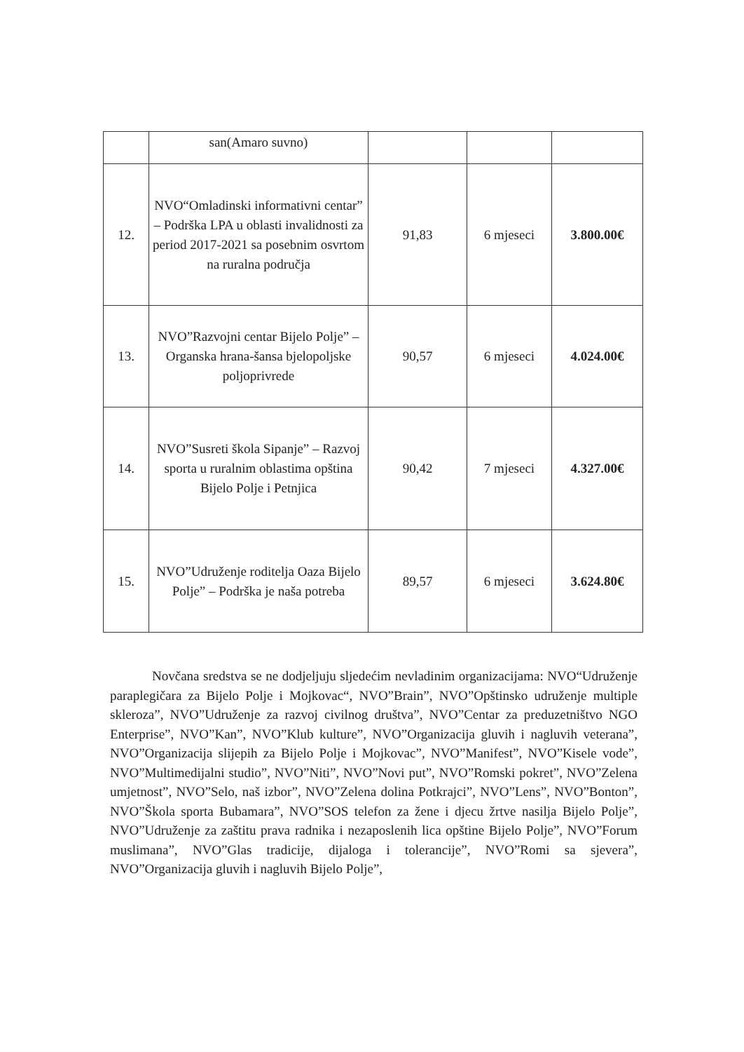| | san(Amaro suvno) | | | |
| 12. | NVO“Omladinski informativni centar” – Podrška LPA u oblasti invalidnosti za period 2017-2021 sa posebnim osvrtom na ruralna područja | 91,83 | 6 mjeseci | 3.800.00€ |
| 13. | NVO”Razvojni centar Bijelo Polje” – Organska hrana-šansa bjelopoljske poljoprivrede | 90,57 | 6 mjeseci | 4.024.00€ |
| 14. | NVO”Susreti škola Sipanje” – Razvoj sporta u ruralnim oblastima opština Bijelo Polje i Petnjica | 90,42 | 7 mjeseci | 4.327.00€ |
| 15. | NVO”Udruženje roditelja Oaza Bijelo Polje” – Podrška je naša potreba | 89,57 | 6 mjeseci | 3.624.80€ |
Novčana sredstva se ne dodjeljuju sljedećim nevladinim organizacijama: NVO“Udruženje paraplegičara za Bijelo Polje i Mojkovac“, NVO”Brain”, NVO”Opštinsko udruženje multiple skleroza”, NVO”Udruženje za razvoj civilnog društva”, NVO”Centar za preduzetništvo NGO Enterprise”, NVO”Kan”, NVO”Klub kulture”, NVO”Organizacija gluvih i nagluvih veterana”, NVO”Organizacija slijepih za Bijelo Polje i Mojkovac”, NVO”Manifest”, NVO”Kisele vode”, NVO”Multimedijalni studio”, NVO”Niti”, NVO”Novi put”, NVO”Romski pokret”, NVO”Zelena umjetnost”, NVO”Selo, naš izbor”, NVO”Zelena dolina Potkrajci”, NVO”Lens”, NVO”Bonton”, NVO”Škola sporta Bubamara”, NVO”SOS telefon za žene i djecu žrtve nasilja Bijelo Polje”, NVO”Udruženje za zaštitu prava radnika i nezaposlenih lica opštine Bijelo Polje”, NVO”Forum muslimana”, NVO”Glas tradicije, dijaloga i tolerancije”, NVO”Romi sa sjevera”, NVO”Organizacija gluvih i nagluvih Bijelo Polje”,